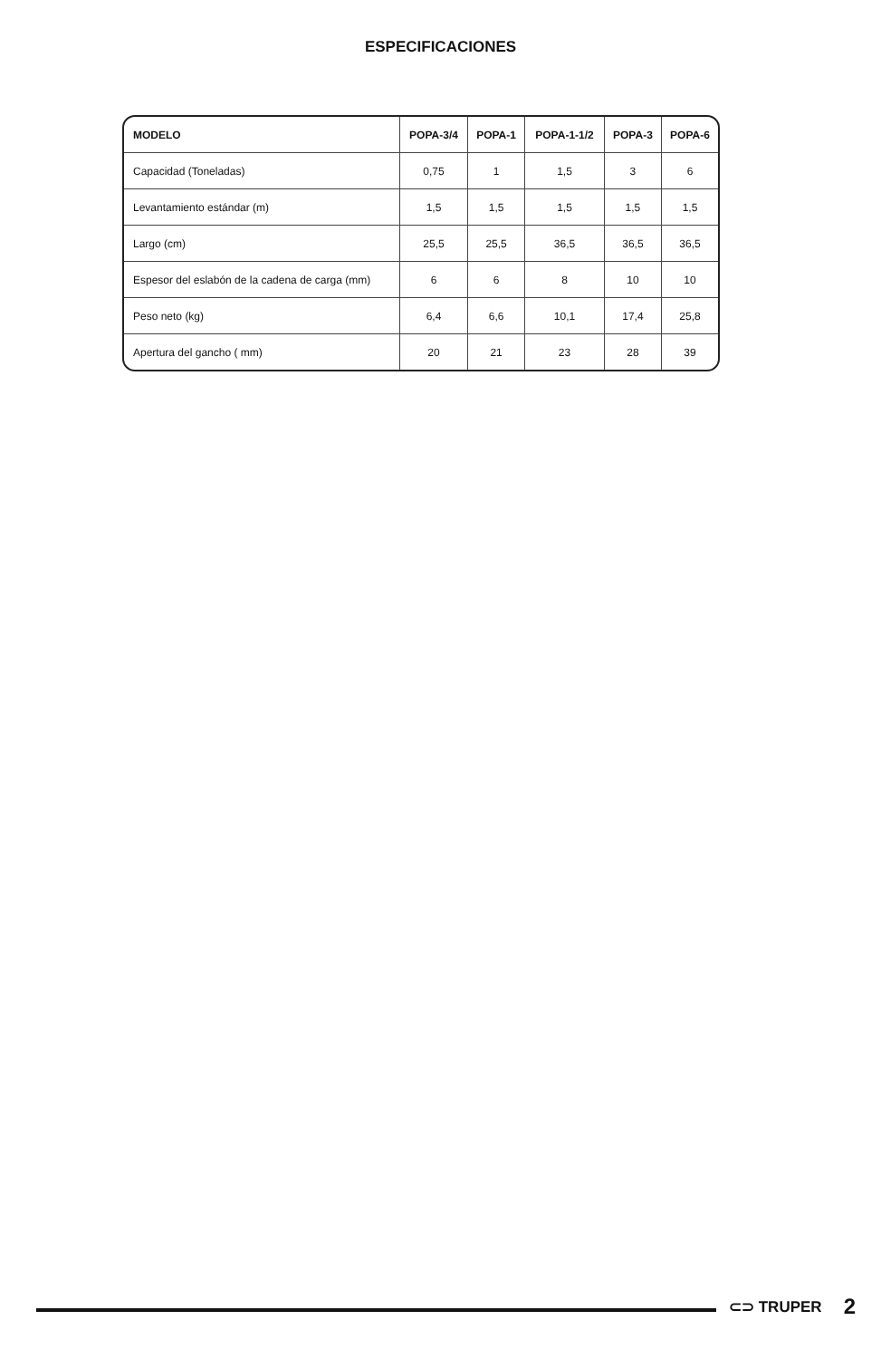ESPECIFICACIONES
| MODELO | POPA-3/4 | POPA-1 | POPA-1-1/2 | POPA-3 | POPA-6 |
| --- | --- | --- | --- | --- | --- |
| Capacidad (Toneladas) | 0,75 | 1 | 1,5 | 3 | 6 |
| Levantamiento estándar (m) | 1,5 | 1,5 | 1,5 | 1,5 | 1,5 |
| Largo (cm) | 25,5 | 25,5 | 36,5 | 36,5 | 36,5 |
| Espesor del eslabón de la cadena de carga (mm) | 6 | 6 | 8 | 10 | 10 |
| Peso neto (kg) | 6,4 | 6,6 | 10,1 | 17,4 | 25,8 |
| Apertura del gancho ( mm) | 20 | 21 | 23 | 28 | 39 |
⊂⊃ TRUPER 2